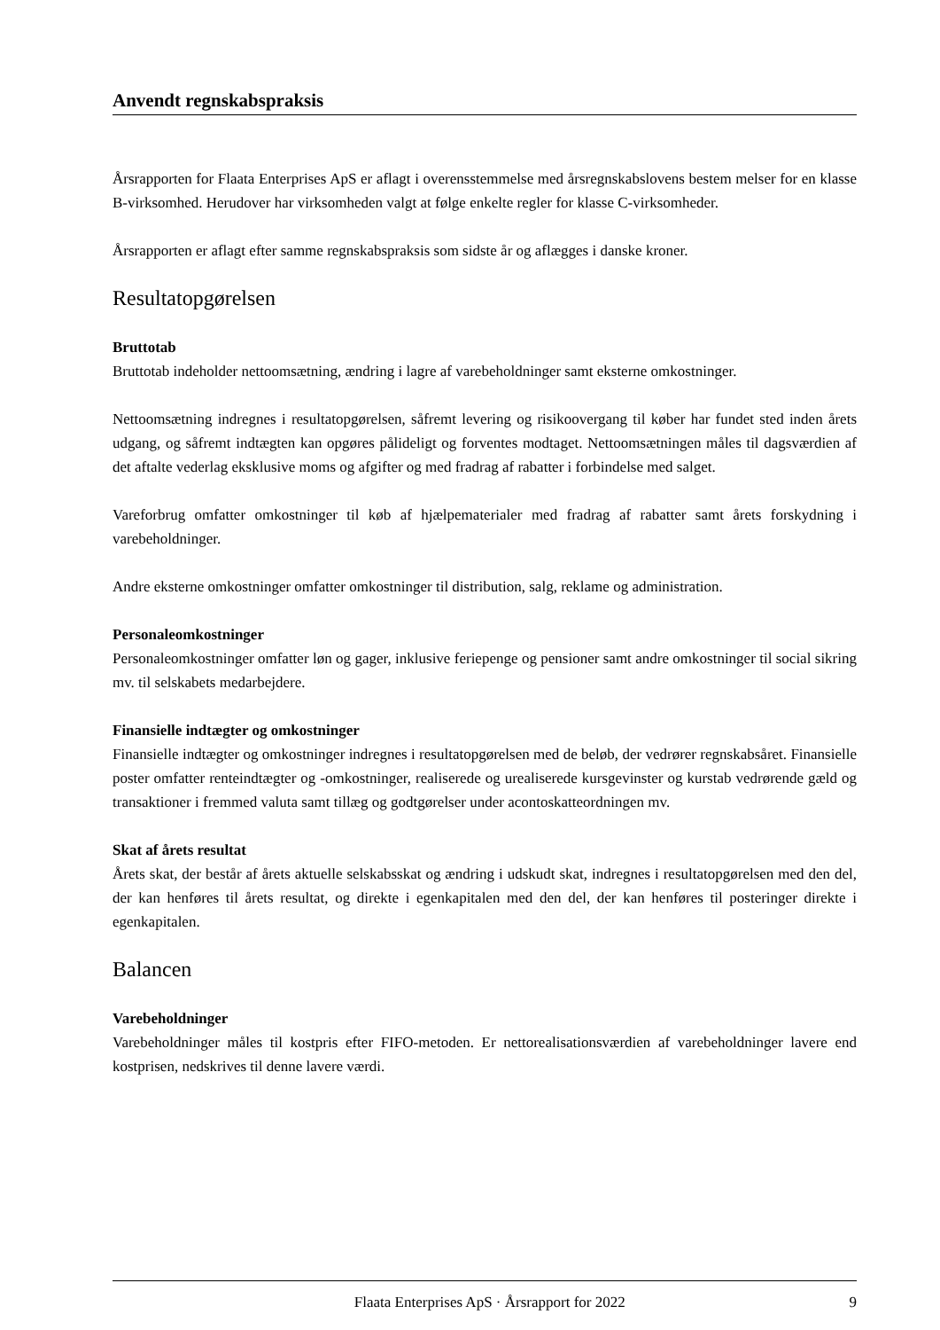Anvendt regnskabspraksis
Årsrapporten for Flaata Enterprises ApS er aflagt i overensstemmelse med årsregnskabslovens bestem melser for en klasse B-virksomhed. Herudover har virksomheden valgt at følge enkelte regler for klasse C-virksomheder.
Årsrapporten er aflagt efter samme regnskabspraksis som sidste år og aflægges i danske kroner.
Resultatopgørelsen
Bruttotab
Bruttotab indeholder nettoomsætning, ændring i lagre af varebeholdninger samt eksterne omkostninger.
Nettoomsætning indregnes i resultatopgørelsen, såfremt levering og risikoovergang til køber har fundet sted inden årets udgang, og såfremt indtægten kan opgøres pålideligt og forventes modtaget. Nettoomsætningen måles til dagsværdien af det aftalte vederlag eksklusive moms og afgifter og med fradrag af rabatter i forbindelse med salget.
Vareforbrug omfatter omkostninger til køb af hjælpematerialer med fradrag af rabatter samt årets forskydning i varebeholdninger.
Andre eksterne omkostninger omfatter omkostninger til distribution, salg, reklame og administration.
Personaleomkostninger
Personaleomkostninger omfatter løn og gager, inklusive feriepenge og pensioner samt andre omkostninger til social sikring mv. til selskabets medarbejdere.
Finansielle indtægter og omkostninger
Finansielle indtægter og omkostninger indregnes i resultatopgørelsen med de beløb, der vedrører regnskabsåret. Finansielle poster omfatter renteindtægter og -omkostninger, realiserede og urealiserede kursgevinster og kurstab vedrørende gæld og transaktioner i fremmed valuta samt tillæg og godtgørelser under acontoskatteordningen mv.
Skat af årets resultat
Årets skat, der består af årets aktuelle selskabsskat og ændring i udskudt skat, indregnes i resultatopgørelsen med den del, der kan henføres til årets resultat, og direkte i egenkapitalen med den del, der kan henføres til posteringer direkte i egenkapitalen.
Balancen
Varebeholdninger
Varebeholdninger måles til kostpris efter FIFO-metoden. Er nettorealisationsværdien af varebeholdninger lavere end kostprisen, nedskrives til denne lavere værdi.
Flaata Enterprises ApS · Årsrapport for 2022 9